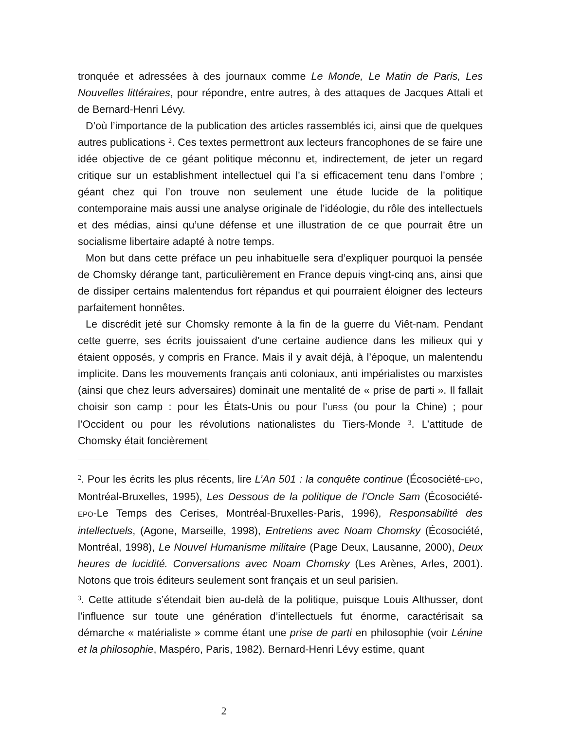tronquée et adressées à des journaux comme Le Monde, Le Matin de Paris, Les Nouvelles littéraires, pour répondre, entre autres, à des attaques de Jacques Attali et de Bernard-Henri Lévy.
D’où l’importance de la publication des articles rassemblés ici, ainsi que de quelques autres publications <sup>2</sup>. Ces textes permettront aux lecteurs francophones de se faire une idée objective de ce géant politique méconnu et, indirectement, de jeter un regard critique sur un establishment intellectuel qui l’a si efficacement tenu dans l’ombre ; géant chez qui l’on trouve non seulement une étude lucide de la politique contemporaine mais aussi une analyse originale de l’idéologie, du rôle des intellectuels et des médias, ainsi qu’une défense et une illustration de ce que pourrait être un socialisme libertaire adapté à notre temps.
Mon but dans cette préface un peu inhabituelle sera d’expliquer pourquoi la pensée de Chomsky dérange tant, particulièrement en France depuis vingt-cinq ans, ainsi que de dissiper certains malentendus fort répandus et qui pourraient éloigner des lecteurs parfaitement honnêtes.
Le discrédit jeté sur Chomsky remonte à la fin de la guerre du Viêt-nam. Pendant cette guerre, ses écrits jouissaient d’une certaine audience dans les milieux qui y étaient opposés, y compris en France. Mais il y avait déjà, à l’époque, un malentendu implicite. Dans les mouvements français anti coloniaux, anti impérialistes ou marxistes (ainsi que chez leurs adversaires) dominait une mentalité de « prise de parti ». Il fallait choisir son camp : pour les États-Unis ou pour l’URSS (ou pour la Chine) ; pour l’Occident ou pour les révolutions nationalistes du Tiers-Monde <sup>3</sup>. L’attitude de Chomsky était foncièrement
<sup>2</sup>. Pour les écrits les plus récents, lire L’An 501 : la conquête continue (Écosociété-EPO, Montréal-Bruxelles, 1995), Les Dessous de la politique de l’Oncle Sam (Écosociété-EPO-Le Temps des Cerises, Montréal-Bruxelles-Paris, 1996), Responsabilité des intellectuels, (Agone, Marseille, 1998), Entretiens avec Noam Chomsky (Écosociété, Montréal, 1998), Le Nouvel Humanisme militaire (Page Deux, Lausanne, 2000), Deux heures de lucidité. Conversations avec Noam Chomsky (Les Arènes, Arles, 2001). Notons que trois éditeurs seulement sont français et un seul parisien.
<sup>3</sup>. Cette attitude s’étendait bien au-delà de la politique, puisque Louis Althusser, dont l’influence sur toute une génération d’intellectuels fut énorme, caractérisait sa démarche « matérialiste » comme étant une prise de parti en philosophie (voir Lénine et la philosophie, Maspéro, Paris, 1982). Bernard-Henri Lévy estime, quant
2